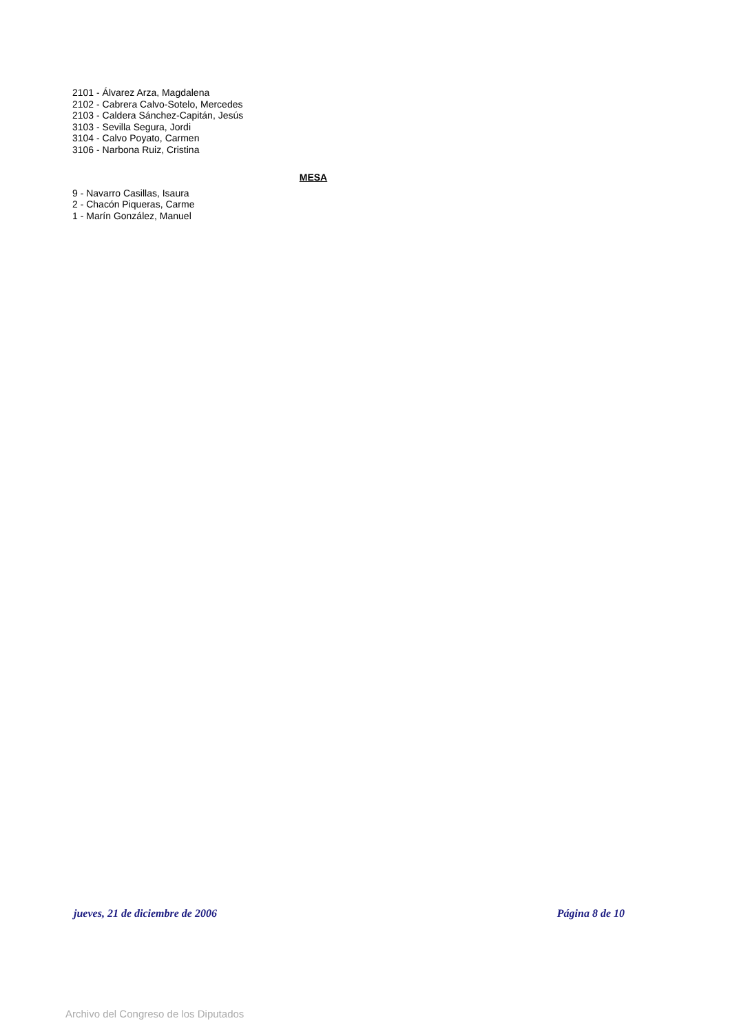2101 - Álvarez Arza, Magdalena
2102 - Cabrera Calvo-Sotelo, Mercedes
2103 - Caldera Sánchez-Capitán, Jesús
3103 - Sevilla Segura, Jordi
3104 - Calvo Poyato, Carmen
3106 - Narbona Ruiz, Cristina
MESA
9 - Navarro Casillas, Isaura
2 - Chacón Piqueras, Carme
1 - Marín González, Manuel
jueves, 21 de diciembre de 2006 Página 8 de 10
Archivo del Congreso de los Diputados